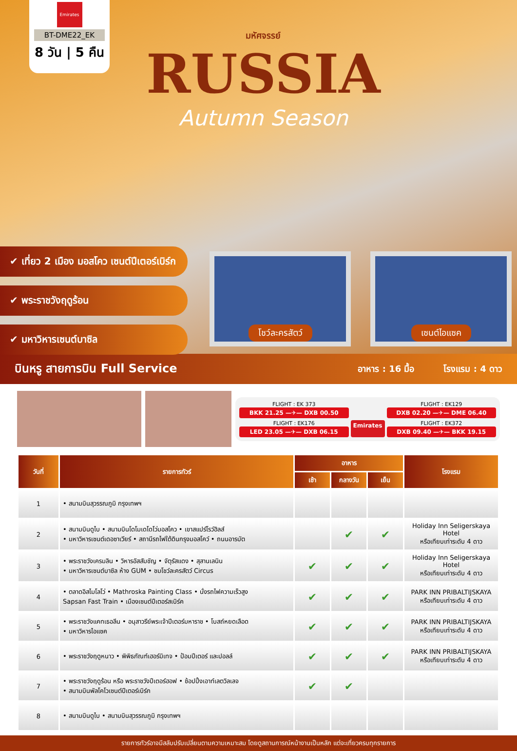Emirates
BT-DME22_EK
8 วัน | 5 คืน
มหัศจรรย์
RUSSIA
Autumn Season
✔ เที่ยว 2 เมือง มอสโคว เซนต์ปีเตอร์เบิร์ก
✔ พระราชวังฤดูร้อน
✔ มหาวิหารเซนต์บาซิล
โชว์ละครสัตว์ เซนต์ไอแซค
บินหรู สายการบิน Full Service
อาหาร : 16 มื้อ โรงแรม : 4 ดาว
FLIGHT : EK 373
BKK 21.25 —✈— DXB 00.50
FLIGHT : EK129
DXB 02.20 —✈— DME 06.40
FLIGHT : EK176
LED 23.05 —✈— DXB 06.15
Emirates
FLIGHT : EK372
DXB 09.40 —✈— BKK 19.15
| วันที่ | รายการทัวร์ | อาหาร | | | โรงแรม |
| --- | --- | --- | --- | --- | --- |
| | | เช้า | กลางวัน | เย็น | |
| 1 | • สนามบินสุวรรณภูมิ กรุงเทพฯ | | | | |
| 2 | • สนามบินดูไบ • สนามบินโดโมเดโดโว่มอสโคว • เขาสแปร์โรว์ฮิลส์ • มหาวิหารเซนต์เดอซาเวียร์ • สถานีรถไฟใต้ดินกรุงมอสโคว์ • ถนนอารบัต | | ✔ | ✔ | Holiday Inn Seligerskaya Hotel หรือเทียบเท่าระดับ 4 ดาว |
| 3 | • พระราชวังเครมลิน • วิหารอัสสัมชัญ • จัตุรัสแดง • สุสานเลนิน • มหาวิหารเซนต์บาซิล ห้าง GUM • ชมโชว์ละครสัตว์ Circus | ✔ | ✔ | ✔ | Holiday Inn Seligerskaya Hotel หรือเทียบเท่าระดับ 4 ดาว |
| 4 | • ตลาดอิสไมโลโว่ • Mathroska Painting Class • นั่งรถไฟความเร็วสูง Sapsan Fast Train • เมืองเซนต์ปีเตอร์สเบิร์ค | ✔ | ✔ | ✔ | PARK INN PRIBALTIJSKAYA หรือเทียบเท่าระดับ 4 ดาว |
| 5 | • พระราชวังแคทเธอลีน • อนุสาวรีย์พระเจ้าปีเตอร์มหาราช • โบสถ์หยดเลือด • มหาวิหารไอแซค | ✔ | ✔ | ✔ | PARK INN PRIBALTIJSKAYA หรือเทียบเท่าระดับ 4 ดาว |
| 6 | • พระราชวังฤดูหนาว • พิพิธภัณฑ์เฮอร์มิเทจ • ป้อมปีเตอร์ และปอลล์ | ✔ | ✔ | ✔ | PARK INN PRIBALTIJSKAYA หรือเทียบเท่าระดับ 4 ดาว |
| 7 | • พระราชวังฤดูร้อน หรือ พระราชวังปีเตอร์ฮอฟ • ช้อปปิ้งเอาท์เลตวิลเลจ • สนามบินพัลโคโวเซนต์ปีเตอร์เบิร์ก | ✔ | ✔ | | |
| 8 | • สนามบินดูไบ • สนามบินสุวรรณภูมิ กรุงเทพฯ | | | | |
รายการทัวร์อาจมีสลับปรับเปลี่ยนตามความเหมาะสม โดยดูสถานการณ์หน้างานเป็นหลัก แต่จะเที่ยวครบทุกรายการ